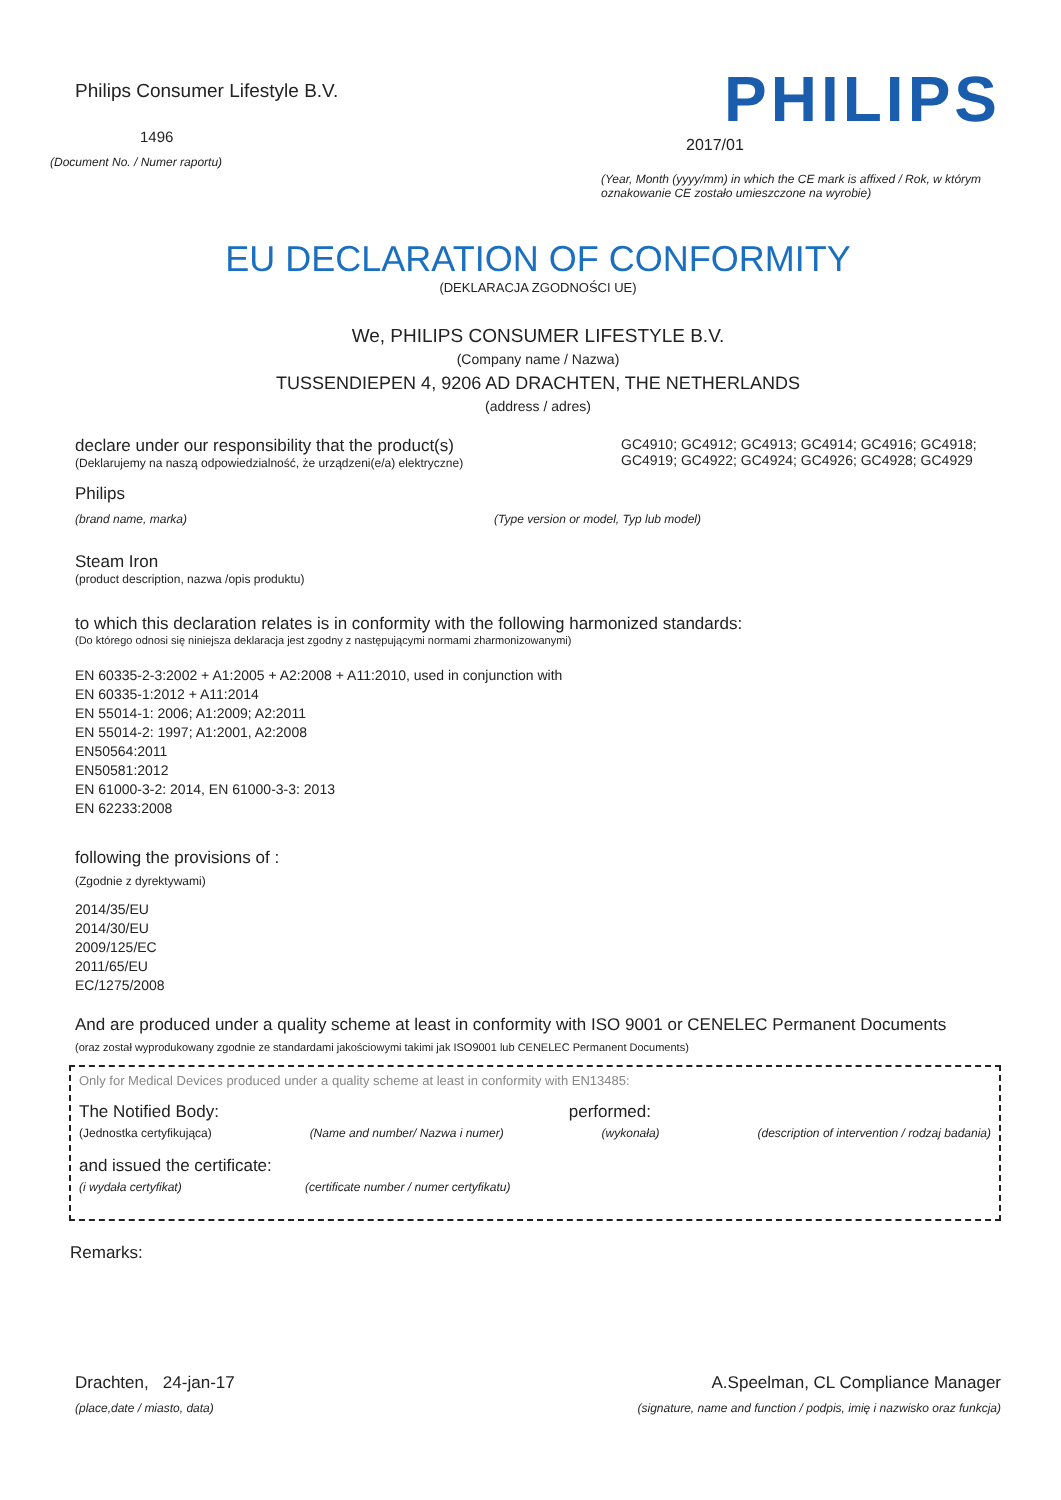Philips Consumer Lifestyle B.V.
1496
(Document No. / Numer raportu)
PHILIPS
2017/01
(Year, Month (yyyy/mm) in which the CE mark is affixed / Rok, w którym oznakowanie CE zostało umieszczone na wyrobie)
EU DECLARATION OF CONFORMITY
(DEKLARACJA ZGODNOŚCI UE)
We, PHILIPS CONSUMER LIFESTYLE B.V.
(Company name / Nazwa)
TUSSENDIEPEN 4, 9206 AD DRACHTEN, THE NETHERLANDS
(address / adres)
declare under our responsibility that the product(s)
(Deklarujemy na naszą odpowiedzialność, że urządzeni(e/a) elektryczne)
GC4910; GC4912; GC4913; GC4914; GC4916; GC4918; GC4919; GC4922; GC4924; GC4926; GC4928; GC4929
Philips
(brand name, marka) (Type version or model, Typ lub model)
Steam Iron
(product description, nazwa /opis produktu)
to which this declaration relates is in conformity with the following harmonized standards:
(Do którego odnosi się niniejsza deklaracja jest zgodny z następującymi normami zharmonizowanymi)
EN 60335-2-3:2002 + A1:2005 + A2:2008 + A11:2010, used in conjunction with
EN 60335-1:2012 + A11:2014
EN 55014-1: 2006; A1:2009; A2:2011
EN 55014-2: 1997; A1:2001, A2:2008
EN50564:2011
EN50581:2012
EN 61000-3-2: 2014, EN 61000-3-3: 2013
EN 62233:2008
following the provisions of :
(Zgodnie z dyrektywami)
2014/35/EU
2014/30/EU
2009/125/EC
2011/65/EU
EC/1275/2008
And are produced under a quality scheme at least in conformity with ISO 9001 or CENELEC Permanent Documents
(oraz został wyprodukowany zgodnie ze standardami jakościowymi takimi jak ISO9001 lub CENELEC Permanent Documents)
Only for Medical Devices produced under a quality scheme at least in conformity with EN13485:
The Notified Body: performed:
(Jednostka certyfikująca) (Name and number/ Nazwa i numer) (wykonała) (description of intervention / rodzaj badania)
and issued the certificate:
(i wydała certyfikat) (certificate number / numer certyfikatu)
Remarks:
Drachten, 24-jan-17
(place,date / miasto, data)
A.Speelman, CL Compliance Manager
(signature, name and function / podpis, imię i nazwisko oraz funkcja)